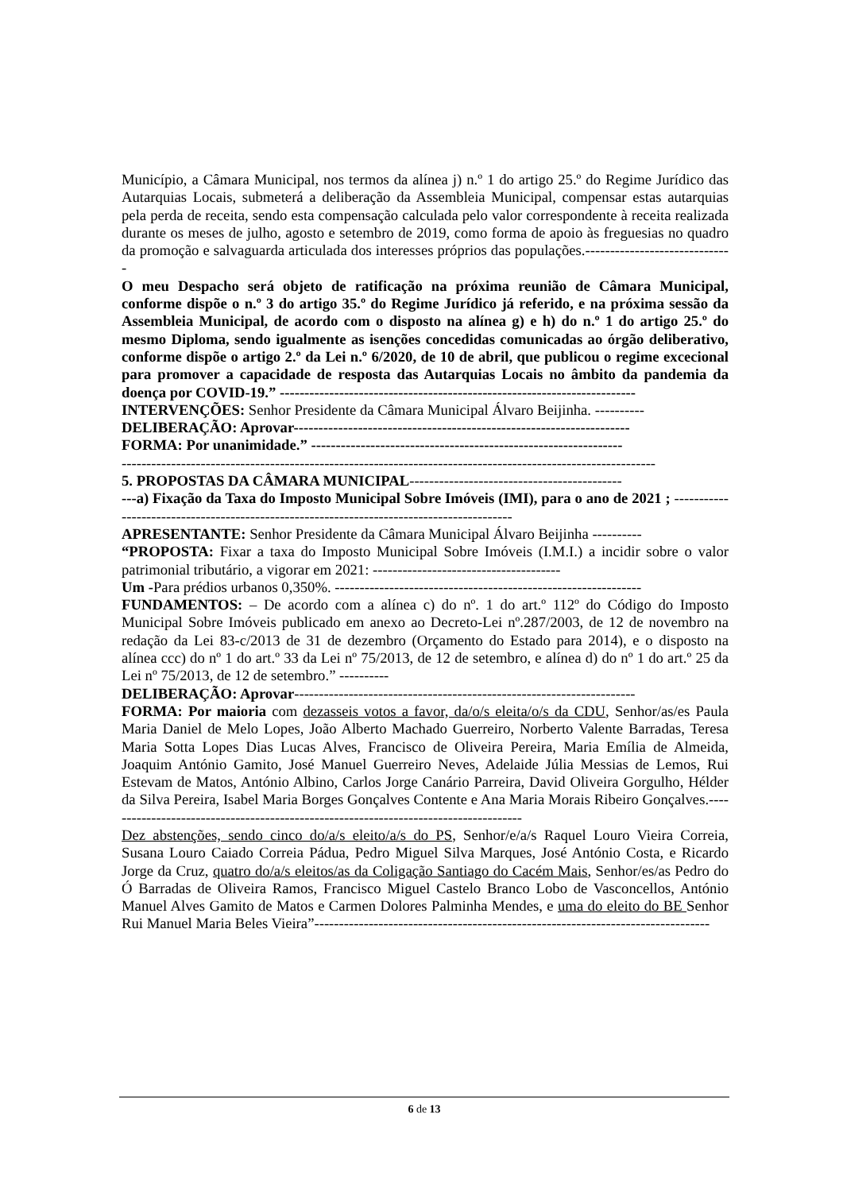Município, a Câmara Municipal, nos termos da alínea j) n.º 1 do artigo 25.º do Regime Jurídico das Autarquias Locais, submeterá a deliberação da Assembleia Municipal, compensar estas autarquias pela perda de receita, sendo esta compensação calculada pelo valor correspondente à receita realizada durante os meses de julho, agosto e setembro de 2019, como forma de apoio às freguesias no quadro da promoção e salvaguarda articulada dos interesses próprios das populações.------------------------------
O meu Despacho será objeto de ratificação na próxima reunião de Câmara Municipal, conforme dispõe o n.º 3 do artigo 35.º do Regime Jurídico já referido, e na próxima sessão da Assembleia Municipal, de acordo com o disposto na alínea g) e h) do n.º 1 do artigo 25.º do mesmo Diploma, sendo igualmente as isenções concedidas comunicadas ao órgão deliberativo, conforme dispõe o artigo 2.º da Lei n.º 6/2020, de 10 de abril, que publicou o regime excecional para promover a capacidade de resposta das Autarquias Locais no âmbito da pandemia da doença por COVID-19.” ------------------------------------------------------------------------
INTERVENÇÕES: Senhor Presidente da Câmara Municipal Álvaro Beijinha. ----------
DELIBERAÇÃO: Aprovar--------------------------------------------------------------------
FORMA: Por unanimidade.” ---------------------------------------------------------------
------------------------------------------------------------------------------------------------------------
5. PROPOSTAS DA CÂMARA MUNICIPAL-------------------------------------------
---a) Fixação da Taxa do Imposto Municipal Sobre Imóveis (IMI), para o ano de 2021 ; ------------------------------------------------------------------------------------------
APRESENTANTE: Senhor Presidente da Câmara Municipal Álvaro Beijinha ----------
“PROPOSTA: Fixar a taxa do Imposto Municipal Sobre Imóveis (I.M.I.) a incidir sobre o valor patrimonial tributário, a vigorar em 2021: --------------------------------------
Um -Para prédios urbanos 0,350%. --------------------------------------------------------------
FUNDAMENTOS: – De acordo com a alínea c) do nº. 1 do art.º 112º do Código do Imposto Municipal Sobre Imóveis publicado em anexo ao Decreto-Lei nº.287/2003, de 12 de novembro na redação da Lei 83-c/2013 de 31 de dezembro (Orçamento do Estado para 2014), e o disposto na alínea ccc) do nº 1 do art.º 33 da Lei nº 75/2013, de 12 de setembro, e alínea d) do nº 1 do art.º 25 da Lei nº 75/2013, de 12 de setembro.” ----------
DELIBERAÇÃO: Aprovar---------------------------------------------------------------------
FORMA: Por maioria com dezasseis votos a favor, da/o/s eleita/o/s da CDU, Senhor/as/es Paula Maria Daniel de Melo Lopes, João Alberto Machado Guerreiro, Norberto Valente Barradas, Teresa Maria Sotta Lopes Dias Lucas Alves, Francisco de Oliveira Pereira, Maria Emília de Almeida, Joaquim António Gamito, José Manuel Guerreiro Neves, Adelaide Júlia Messias de Lemos, Rui Estevam de Matos, António Albino, Carlos Jorge Canário Parreira, David Oliveira Gorgulho, Hélder da Silva Pereira, Isabel Maria Borges Gonçalves Contente e Ana Maria Morais Ribeiro Gonçalves.-------------------------------------------------------------------------------------
Dez abstenções, sendo cinco do/a/s eleito/a/s do PS, Senhor/e/a/s Raquel Louro Vieira Correia, Susana Louro Caiado Correia Pádua, Pedro Miguel Silva Marques, José António Costa, e Ricardo Jorge da Cruz, quatro do/a/s eleitos/as da Coligação Santiago do Cacém Mais, Senhor/es/as Pedro do Ó Barradas de Oliveira Ramos, Francisco Miguel Castelo Branco Lobo de Vasconcellos, António Manuel Alves Gamito de Matos e Carmen Dolores Palminha Mendes, e uma do eleito do BE Senhor Rui Manuel Maria Beles Vieira”--------------------------------------------------------------------------------
6 de 13